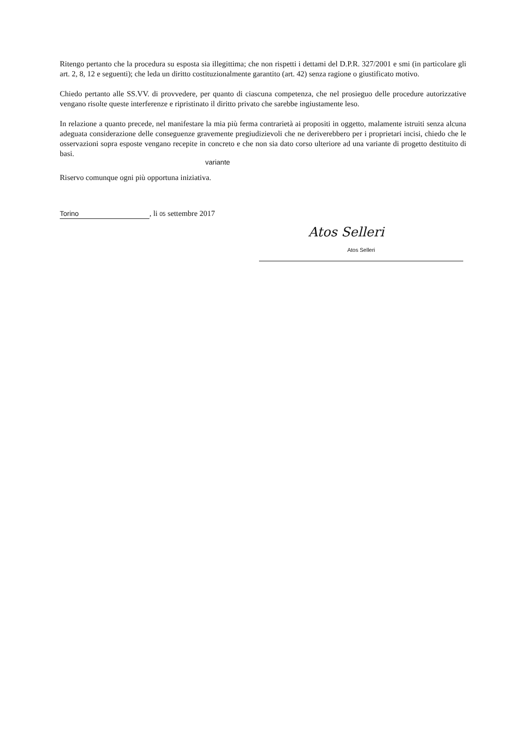Ritengo pertanto che la procedura su esposta sia illegittima; che non rispetti i dettami del D.P.R. 327/2001 e smi (in particolare gli art. 2, 8, 12 e seguenti); che leda un diritto costituzionalmente garantito (art. 42) senza ragione o giustificato motivo.
Chiedo pertanto alle SS.VV. di provvedere, per quanto di ciascuna competenza, che nel prosieguo delle procedure autorizzative vengano risolte queste interferenze e ripristinato il diritto privato che sarebbe ingiustamente leso.
In relazione a quanto precede, nel manifestare la mia più ferma contrarietà ai propositi in oggetto, malamente istruiti senza alcuna adeguata considerazione delle conseguenze gravemente pregiudizievoli che ne deriverebbero per i proprietari incisi, chiedo che le osservazioni sopra esposte vengano recepite in concreto e che non sia dato corso ulteriore ad una variante di progetto destituito di basi.
variante
Riservo comunque ogni più opportuna iniziativa.
Torino, li 05 settembre 2017
Atos Selleri
Atos Selleri